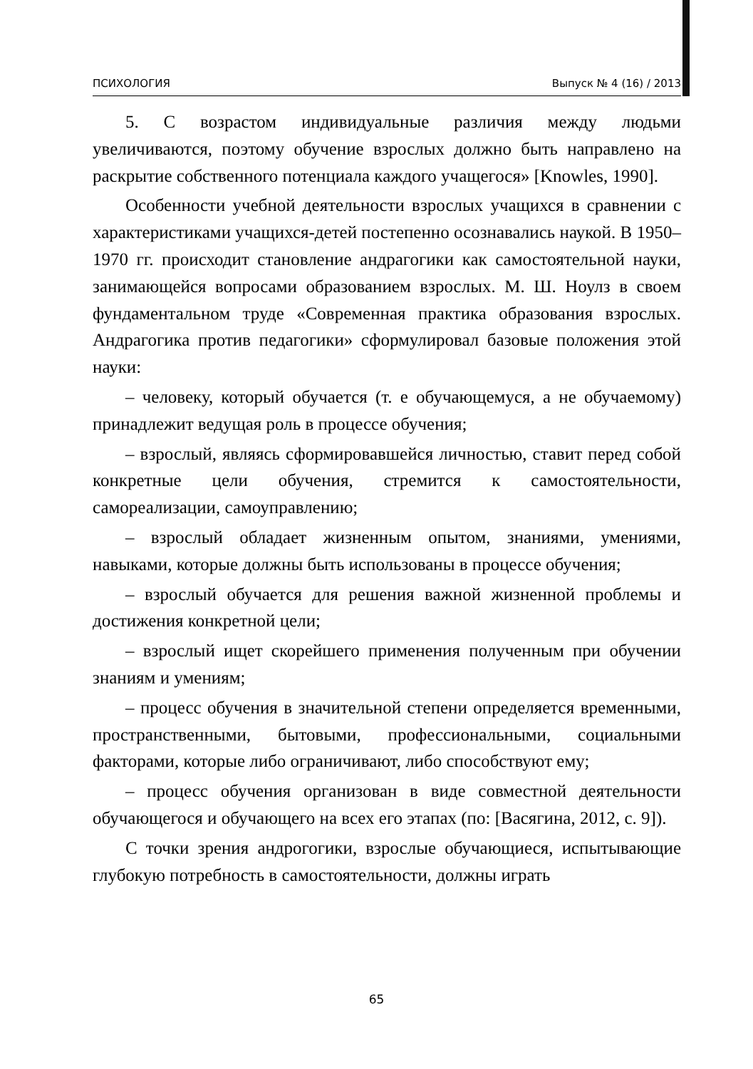ПСИХОЛОГИЯ Выпуск № 4 (16) / 2013
5. С возрастом индивидуальные различия между людьми увеличиваются, поэтому обучение взрослых должно быть направлено на раскрытие собственного потенциала каждого учащегося» [Knowles, 1990].
Особенности учебной деятельности взрослых учащихся в сравнении с характеристиками учащихся-детей постепенно осознавались наукой. В 1950–1970 гг. происходит становление андрагогики как самостоятельной науки, занимающейся вопросами образованием взрослых. М. Ш. Ноулз в своем фундаментальном труде «Современная практика образования взрослых. Андрагогика против педагогики» сформулировал базовые положения этой науки:
– человеку, который обучается (т. е обучающемуся, а не обучаемому) принадлежит ведущая роль в процессе обучения;
– взрослый, являясь сформировавшейся личностью, ставит перед собой конкретные цели обучения, стремится к самостоятельности, самореализации, самоуправлению;
– взрослый обладает жизненным опытом, знаниями, умениями, навыками, которые должны быть использованы в процессе обучения;
– взрослый обучается для решения важной жизненной проблемы и достижения конкретной цели;
– взрослый ищет скорейшего применения полученным при обучении знаниям и умениям;
– процесс обучения в значительной степени определяется временными, пространственными, бытовыми, профессиональными, социальными факторами, которые либо ограничивают, либо способствуют ему;
– процесс обучения организован в виде совместной деятельности обучающегося и обучающего на всех его этапах (по: [Васягина, 2012, с. 9]).
С точки зрения андрогогики, взрослые обучающиеся, испытывающие глубокую потребность в самостоятельности, должны играть
65